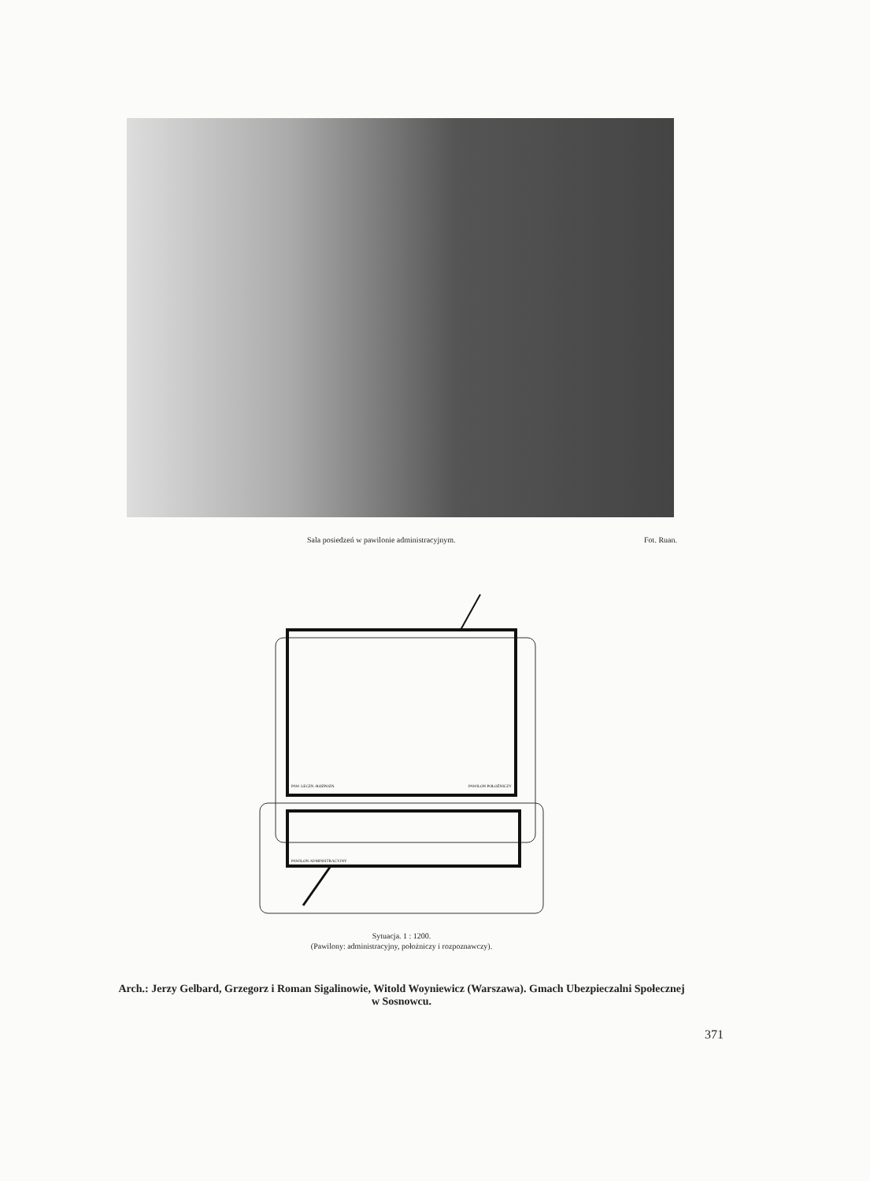Sala posiedzeń w pawilonie administracyjnym. Fot. Ruan.
PAW. LECZN.-ROZPOZN.
PAWILON POŁOŻNICZY
PAWILON ADMINISTRACYJNY
Sytuacja. 1 : 1200.
(Pawilony: administracyjny, położniczy i rozpoznawczy).
Arch.: Jerzy Gelbard, Grzegorz i Roman Sigalinowie, Witold Woyniewicz (Warszawa). Gmach Ubezpieczalni Społecznej
w Sosnowcu.
371